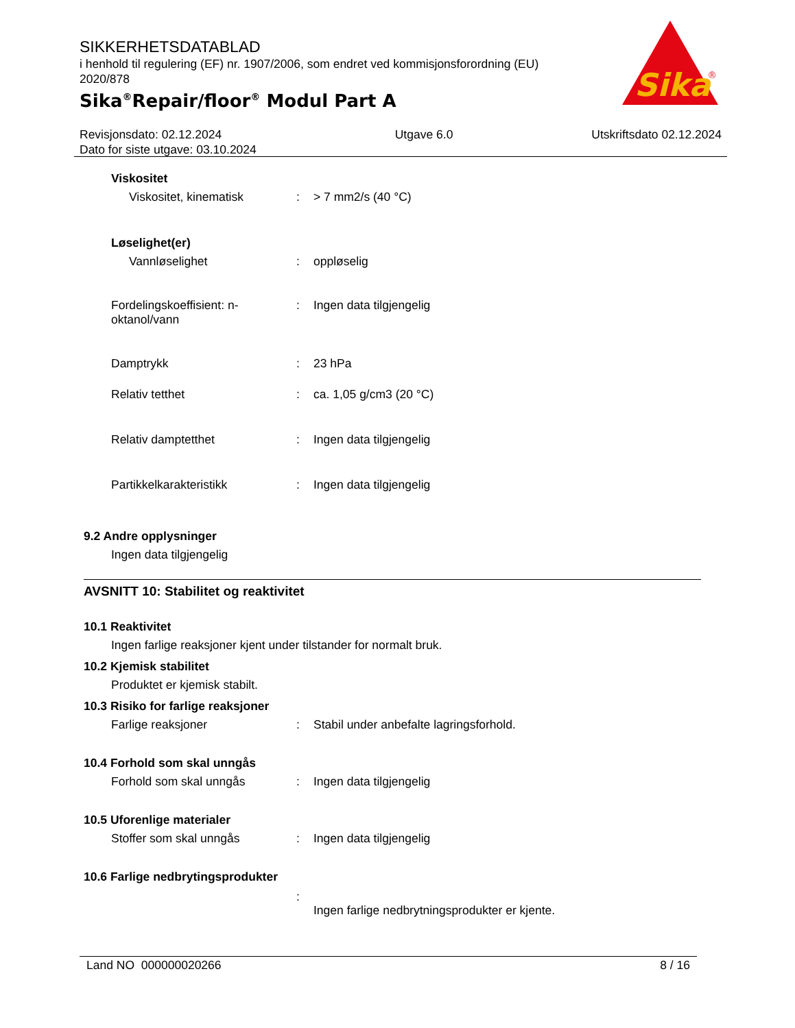SIKKERHETSDATABLAD
i henhold til regulering (EF) nr. 1907/2006, som endret ved kommisjonsforordning (EU) 2020/878
Sika<sup>®</sup>Repair/floor<sup>®</sup> Modul Part A
Sika
®
Revisjonsdato: 02.12.2024
Dato for siste utgave: 03.10.2024
Utgave 6.0 Utskriftsdato 02.12.2024
Viskositet
Viskositet, kinematisk : > 7 mm2/s (40 °C)
Løselighet(er)
Vannløselighet : oppløselig
Fordelingskoeffisient: n-oktanol/vann
: Ingen data tilgjengelig
Damptrykk : 23 hPa
Relativ tetthet : ca. 1,05 g/cm3 (20 °C)
Relativ damptetthet : Ingen data tilgjengelig
Partikkelkarakteristikk : Ingen data tilgjengelig
9.2 Andre opplysninger
Ingen data tilgjengelig
AVSNITT 10: Stabilitet og reaktivitet
10.1 Reaktivitet
Ingen farlige reaksjoner kjent under tilstander for normalt bruk.
10.2 Kjemisk stabilitet
Produktet er kjemisk stabilt.
10.3 Risiko for farlige reaksjoner
Farlige reaksjoner : Stabil under anbefalte lagringsforhold.
10.4 Forhold som skal unngås
Forhold som skal unngås : Ingen data tilgjengelig
10.5 Uforenlige materialer
Stoffer som skal unngås : Ingen data tilgjengelig
10.6 Farlige nedbrytingsprodukter
:
Ingen farlige nedbrytningsprodukter er kjente.
Land NO 000000020266 8 / 16